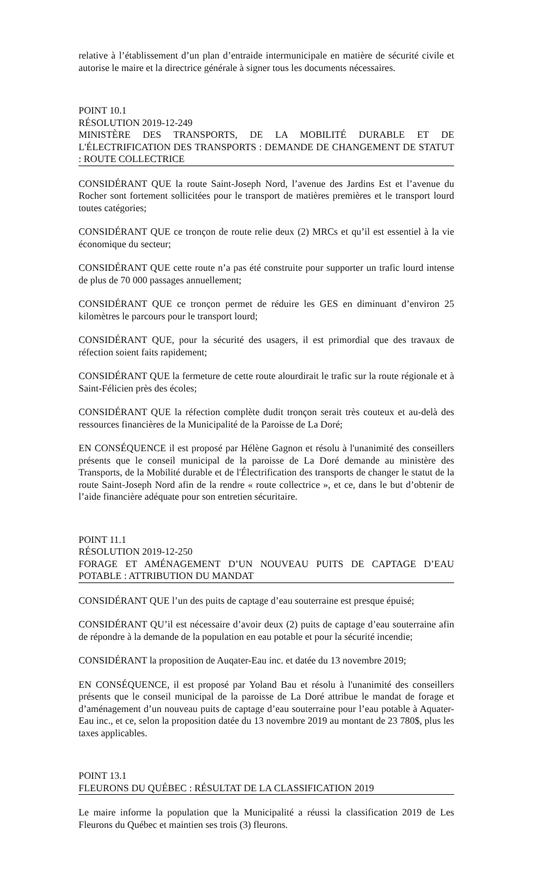relative à l’établissement d’un plan d’entraide intermunicipale en matière de sécurité civile et autorise le maire et la directrice générale à signer tous les documents nécessaires.
POINT 10.1
RÉSOLUTION 2019-12-249
MINISTÈRE DES TRANSPORTS, DE LA MOBILITÉ DURABLE ET DE L'ÉLECTRIFICATION DES TRANSPORTS : DEMANDE DE CHANGEMENT DE STATUT : ROUTE COLLECTRICE
CONSIDÉRANT QUE la route Saint-Joseph Nord, l’avenue des Jardins Est et l’avenue du Rocher sont fortement sollicitées pour le transport de matières premières et le transport lourd toutes catégories;
CONSIDÉRANT QUE ce tronçon de route relie deux (2) MRCs et qu’il est essentiel à la vie économique du secteur;
CONSIDÉRANT QUE cette route n’a pas été construite pour supporter un trafic lourd intense de plus de 70 000 passages annuellement;
CONSIDÉRANT QUE ce tronçon permet de réduire les GES en diminuant d’environ 25 kilomètres le parcours pour le transport lourd;
CONSIDÉRANT QUE, pour la sécurité des usagers, il est primordial que des travaux de réfection soient faits rapidement;
CONSIDÉRANT QUE la fermeture de cette route alourdirait le trafic sur la route régionale et à Saint-Félicien près des écoles;
CONSIDÉRANT QUE la réfection complète dudit tronçon serait très couteux et au-delà des ressources financières de la Municipalité de la Paroisse de La Doré;
EN CONSÉQUENCE il est proposé par Hélène Gagnon et résolu à l'unanimité des conseillers présents que le conseil municipal de la paroisse de La Doré demande au ministère des Transports, de la Mobilité durable et de l'Électrification des transports de changer le statut de la route Saint-Joseph Nord afin de la rendre « route collectrice », et ce, dans le but d’obtenir de l’aide financière adéquate pour son entretien sécuritaire.
POINT 11.1
RÉSOLUTION 2019-12-250
FORAGE ET AMÉNAGEMENT D’UN NOUVEAU PUITS DE CAPTAGE D’EAU POTABLE : ATTRIBUTION DU MANDAT
CONSIDÉRANT QUE l’un des puits de captage d’eau souterraine est presque épuisé;
CONSIDÉRANT QU’il est nécessaire d’avoir deux (2) puits de captage d’eau souterraine afin de répondre à la demande de la population en eau potable et pour la sécurité incendie;
CONSIDÉRANT la proposition de Auqater-Eau inc. et datée du 13 novembre 2019;
EN CONSÉQUENCE, il est proposé par Yoland Bau et résolu à l'unanimité des conseillers présents que le conseil municipal de la paroisse de La Doré attribue le mandat de forage et d’aménagement d’un nouveau puits de captage d’eau souterraine pour l’eau potable à Aquater-Eau inc., et ce, selon la proposition datée du 13 novembre 2019 au montant de 23 780$, plus les taxes applicables.
POINT 13.1
FLEURONS DU QUÉBEC : RÉSULTAT DE LA CLASSIFICATION 2019
Le maire informe la population que la Municipalité a réussi la classification 2019 de Les Fleurons du Québec et maintien ses trois (3) fleurons.